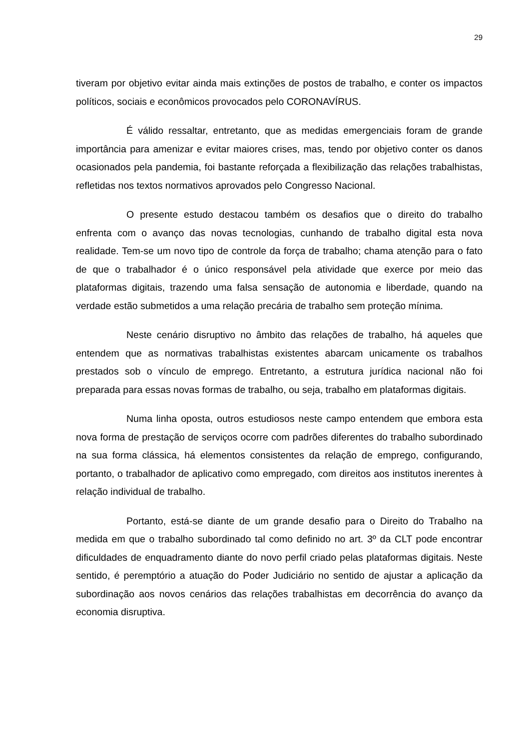29
tiveram por objetivo evitar ainda mais extinções de postos de trabalho, e conter os impactos políticos, sociais e econômicos provocados pelo CORONAVÍRUS.
É válido ressaltar, entretanto, que as medidas emergenciais foram de grande importância para amenizar e evitar maiores crises, mas, tendo por objetivo conter os danos ocasionados pela pandemia, foi bastante reforçada a flexibilização das relações trabalhistas, refletidas nos textos normativos aprovados pelo Congresso Nacional.
O presente estudo destacou também os desafios que o direito do trabalho enfrenta com o avanço das novas tecnologias, cunhando de trabalho digital esta nova realidade. Tem-se um novo tipo de controle da força de trabalho; chama atenção para o fato de que o trabalhador é o único responsável pela atividade que exerce por meio das plataformas digitais, trazendo uma falsa sensação de autonomia e liberdade, quando na verdade estão submetidos a uma relação precária de trabalho sem proteção mínima.
Neste cenário disruptivo no âmbito das relações de trabalho, há aqueles que entendem que as normativas trabalhistas existentes abarcam unicamente os trabalhos prestados sob o vínculo de emprego. Entretanto, a estrutura jurídica nacional não foi preparada para essas novas formas de trabalho, ou seja, trabalho em plataformas digitais.
Numa linha oposta, outros estudiosos neste campo entendem que embora esta nova forma de prestação de serviços ocorre com padrões diferentes do trabalho subordinado na sua forma clássica, há elementos consistentes da relação de emprego, configurando, portanto, o trabalhador de aplicativo como empregado, com direitos aos institutos inerentes à relação individual de trabalho.
Portanto, está-se diante de um grande desafio para o Direito do Trabalho na medida em que o trabalho subordinado tal como definido no art. 3º da CLT pode encontrar dificuldades de enquadramento diante do novo perfil criado pelas plataformas digitais. Neste sentido, é peremptório a atuação do Poder Judiciário no sentido de ajustar a aplicação da subordinação aos novos cenários das relações trabalhistas em decorrência do avanço da economia disruptiva.